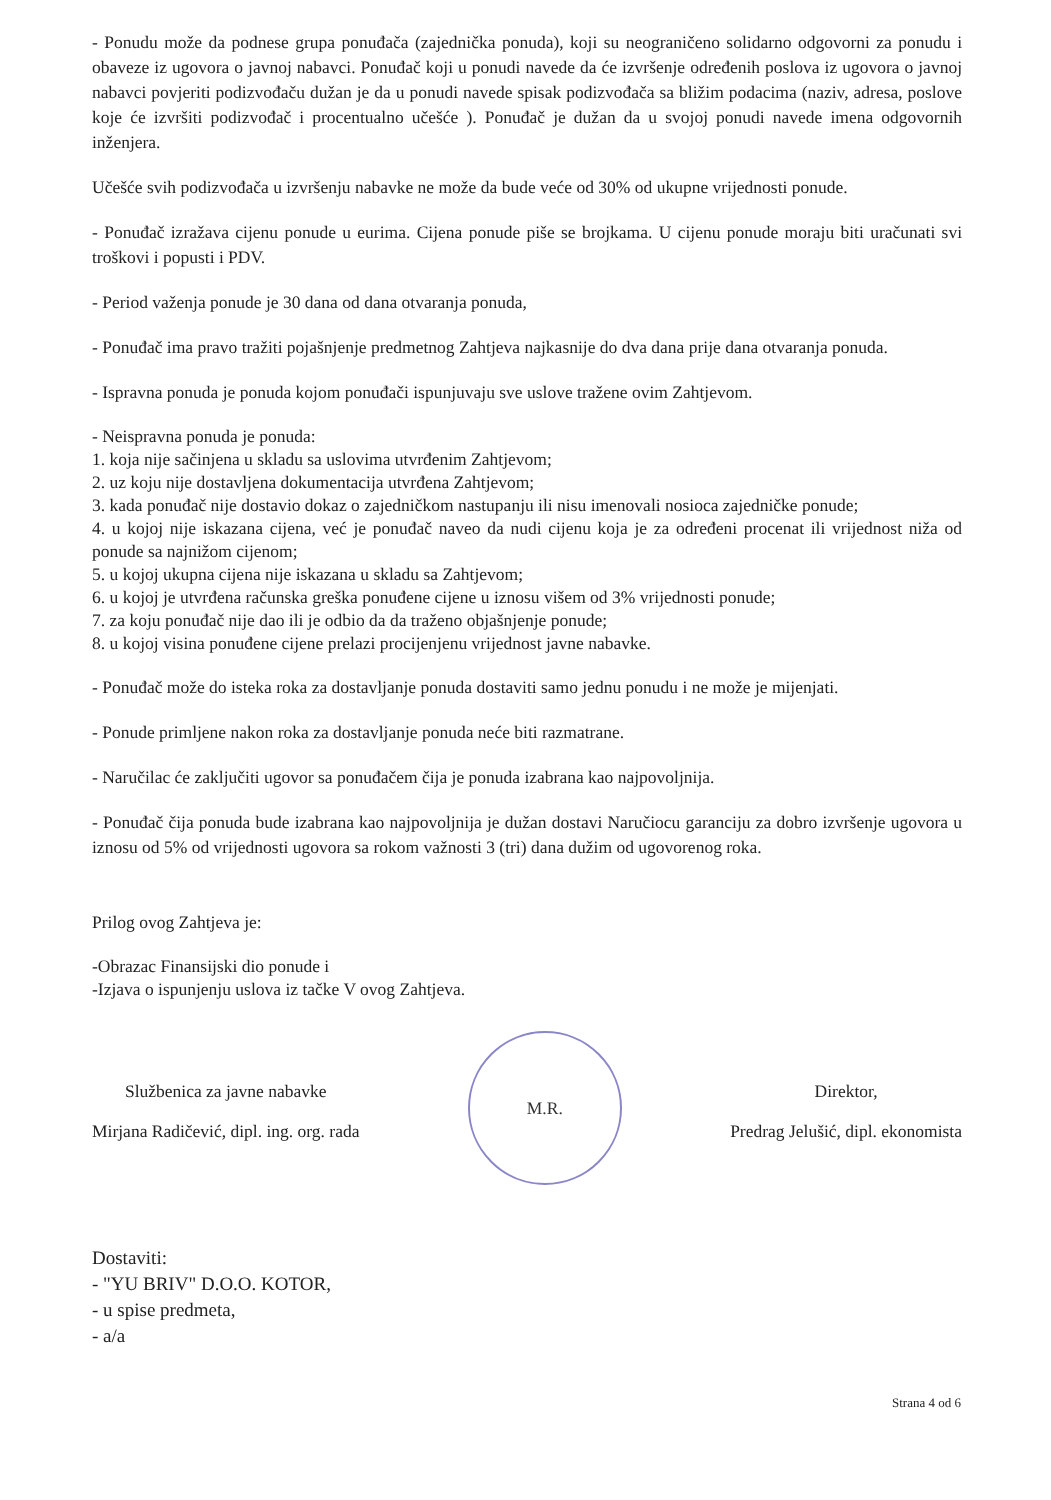- Ponudu može da podnese grupa ponuđača (zajednička ponuda), koji su neograničeno solidarno odgovorni za ponudu i obaveze iz ugovora o javnoj nabavci. Ponuđač koji u ponudi navede da će izvršenje određenih poslova iz ugovora o javnoj nabavci povjeriti podizvođaču dužan je da u ponudi navede spisak podizvođača sa bližim podacima (naziv, adresa, poslove koje će izvršiti podizvođač i procentualno učešće ). Ponuđač je dužan da u svojoj ponudi navede imena odgovornih inženjera.
Učešće svih podizvođača u izvršenju nabavke ne može da bude veće od 30% od ukupne vrijednosti ponude.
- Ponuđač izražava cijenu ponude u eurima. Cijena ponude piše se brojkama. U cijenu ponude moraju biti uračunati svi troškovi i popusti i PDV.
- Period važenja ponude je 30 dana od dana otvaranja ponuda,
- Ponuđač ima pravo tražiti pojašnjenje predmetnog Zahtjeva najkasnije do dva dana prije dana otvaranja ponuda.
- Ispravna ponuda je ponuda kojom ponuđači ispunjuvaju sve uslove tražene ovim Zahtjevom.
- Neispravna ponuda je ponuda:
1. koja nije sačinjena u skladu sa uslovima utvrđenim Zahtjevom;
2. uz koju nije dostavljena dokumentacija utvrđena Zahtjevom;
3. kada ponuđač nije dostavio dokaz o zajedničkom nastupanju ili nisu imenovali nosioca zajedničke ponude;
4. u kojoj nije iskazana cijena, već je ponuđač naveo da nudi cijenu koja je za određeni procenat ili vrijednost niža od ponude sa najnižom cijenom;
5. u kojoj ukupna cijena nije iskazana u skladu sa Zahtjevom;
6. u kojoj je utvrđena računska greška ponuđene cijene u iznosu višem od 3% vrijednosti ponude;
7. za koju ponuđač nije dao ili je odbio da da traženo objašnjenje ponude;
8. u kojoj visina ponuđene cijene prelazi procijenjenu vrijednost javne nabavke.
- Ponuđač može do isteka roka za dostavljanje ponuda dostaviti samo jednu ponudu i ne može je mijenjati.
- Ponude primljene nakon roka za dostavljanje ponuda neće biti razmatrane.
- Naručilac će zaključiti ugovor sa ponuđačem čija je ponuda izabrana kao najpovoljnija.
- Ponuđač čija ponuda bude izabrana kao najpovoljnija je dužan dostavi Naručiocu garanciju za dobro izvršenje ugovora u iznosu od 5% od vrijednosti ugovora sa rokom važnosti 3 (tri) dana dužim od ugovorenog roka.
Prilog ovog Zahtjeva je:
-Obrazac Finansijski dio ponude i
-Izjava o ispunjenju uslova iz tačke V ovog Zahtjeva.
Službenica za javne nabavke
Mirjana Radičević, dipl. ing. org. rada
M.R.
Direktor,
Predrag Jelušić, dipl. ekonomista
Dostaviti:
- "YU BRIV" D.O.O. KOTOR,
- u spise predmeta,
- a/a
Strana 4 od 6